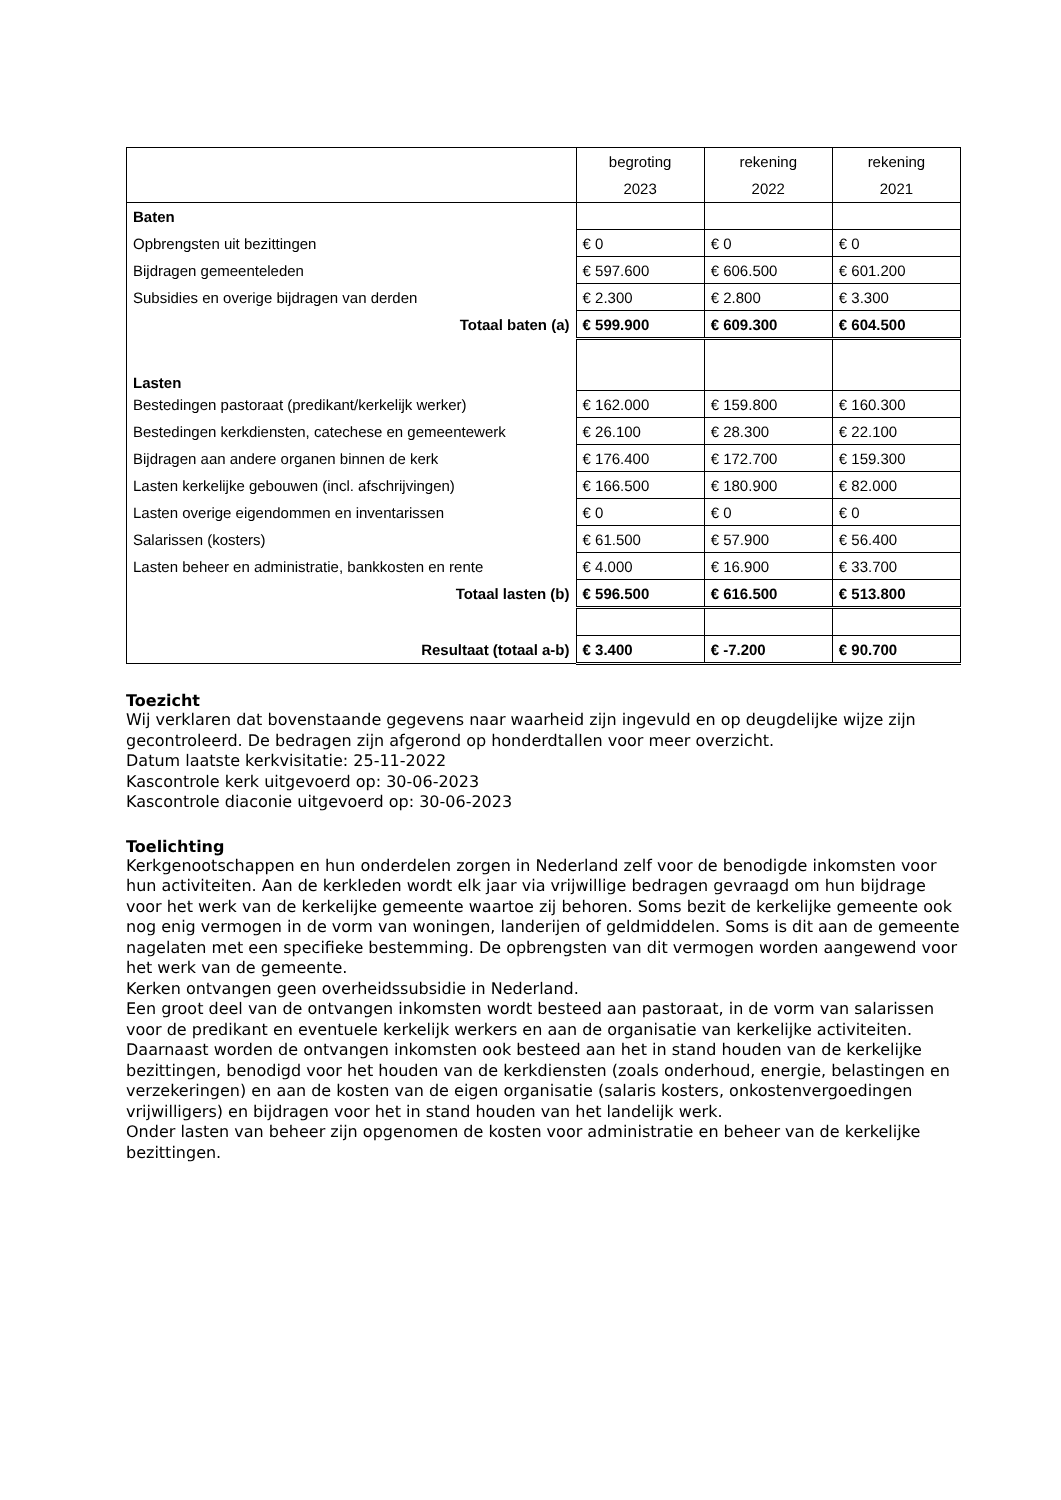| | begroting 2023 | rekening 2022 | rekening 2021 |
| --- | --- | --- | --- |
| Baten | | | |
| Opbrengsten uit bezittingen | € 0 | € 0 | € 0 |
| Bijdragen gemeenteleden | € 597.600 | € 606.500 | € 601.200 |
| Subsidies en overige bijdragen van derden | € 2.300 | € 2.800 | € 3.300 |
| Totaal baten (a) | € 599.900 | € 609.300 | € 604.500 |
| Lasten | | | |
| Bestedingen pastoraat (predikant/kerkelijk werker) | € 162.000 | € 159.800 | € 160.300 |
| Bestedingen kerkdiensten, catechese en gemeentewerk | € 26.100 | € 28.300 | € 22.100 |
| Bijdragen aan andere organen binnen de kerk | € 176.400 | € 172.700 | € 159.300 |
| Lasten kerkelijke gebouwen (incl. afschrijvingen) | € 166.500 | € 180.900 | € 82.000 |
| Lasten overige eigendommen en inventarissen | € 0 | € 0 | € 0 |
| Salarissen (kosters) | € 61.500 | € 57.900 | € 56.400 |
| Lasten beheer en administratie, bankkosten en rente | € 4.000 | € 16.900 | € 33.700 |
| Totaal lasten (b) | € 596.500 | € 616.500 | € 513.800 |
| Resultaat (totaal a-b) | € 3.400 | € -7.200 | € 90.700 |
Toezicht
Wij verklaren dat bovenstaande gegevens naar waarheid zijn ingevuld en op deugdelijke wijze zijn gecontroleerd. De bedragen zijn afgerond op honderdtallen voor meer overzicht.
Datum laatste kerkvisitatie: 25-11-2022
Kascontrole kerk uitgevoerd op: 30-06-2023
Kascontrole diaconie uitgevoerd op: 30-06-2023
Toelichting
Kerkgenootschappen en hun onderdelen zorgen in Nederland zelf voor de benodigde inkomsten voor hun activiteiten. Aan de kerkleden wordt elk jaar via vrijwillige bedragen gevraagd om hun bijdrage voor het werk van de kerkelijke gemeente waartoe zij behoren. Soms bezit de kerkelijke gemeente ook nog enig vermogen in de vorm van woningen, landerijen of geldmiddelen. Soms is dit aan de gemeente nagelaten met een specifieke bestemming. De opbrengsten van dit vermogen worden aangewend voor het werk van de gemeente.
Kerken ontvangen geen overheidssubsidie in Nederland.
Een groot deel van de ontvangen inkomsten wordt besteed aan pastoraat, in de vorm van salarissen voor de predikant en eventuele kerkelijk werkers en aan de organisatie van kerkelijke activiteiten.
Daarnaast worden de ontvangen inkomsten ook besteed aan het in stand houden van de kerkelijke bezittingen, benodigd voor het houden van de kerkdiensten (zoals onderhoud, energie, belastingen en verzekeringen) en aan de kosten van de eigen organisatie (salaris kosters, onkostenvergoedingen vrijwilligers) en bijdragen voor het in stand houden van het landelijk werk.
Onder lasten van beheer zijn opgenomen de kosten voor administratie en beheer van de kerkelijke bezittingen.